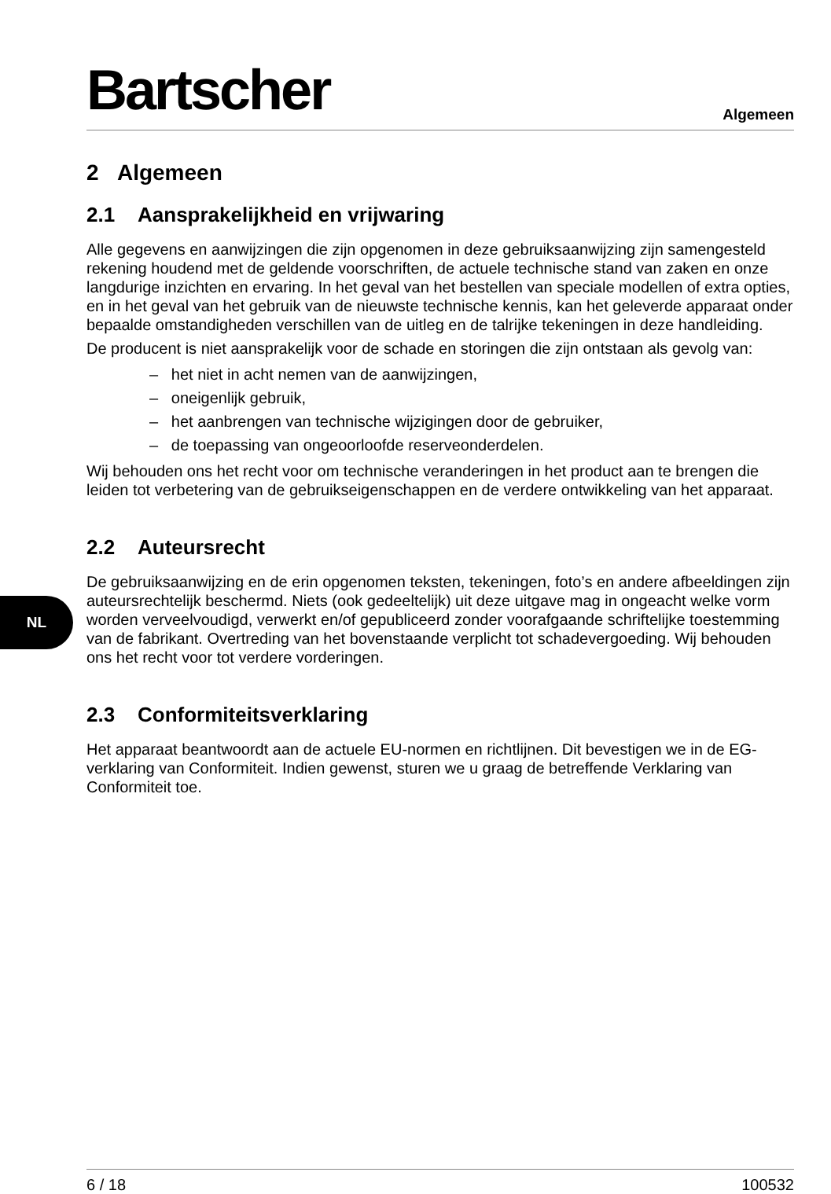NL
Bartscher
Algemeen
2 Algemeen
2.1 Aansprakelijkheid en vrijwaring
Alle gegevens en aanwijzingen die zijn opgenomen in deze gebruiksaanwijzing zijn samengesteld rekening houdend met de geldende voorschriften, de actuele technische stand van zaken en onze langdurige inzichten en ervaring. In het geval van het bestellen van speciale modellen of extra opties, en in het geval van het gebruik van de nieuwste technische kennis, kan het geleverde apparaat onder bepaalde omstandigheden verschillen van de uitleg en de talrijke tekeningen in deze handleiding.
De producent is niet aansprakelijk voor de schade en storingen die zijn ontstaan als gevolg van:
– het niet in acht nemen van de aanwijzingen,
– oneigenlijk gebruik,
– het aanbrengen van technische wijzigingen door de gebruiker,
– de toepassing van ongeoorloofde reserveonderdelen.
Wij behouden ons het recht voor om technische veranderingen in het product aan te brengen die leiden tot verbetering van de gebruikseigenschappen en de verdere ontwikkeling van het apparaat.
2.2 Auteursrecht
De gebruiksaanwijzing en de erin opgenomen teksten, tekeningen, foto’s en andere afbeeldingen zijn auteursrechtelijk beschermd. Niets (ook gedeeltelijk) uit deze uitgave mag in ongeacht welke vorm worden verveelvoudigd, verwerkt en/of gepubliceerd zonder voorafgaande schriftelijke toestemming van de fabrikant. Overtreding van het bovenstaande verplicht tot schadevergoeding. Wij behouden ons het recht voor tot verdere vorderingen.
2.3 Conformiteitsverklaring
Het apparaat beantwoordt aan de actuele EU-normen en richtlijnen. Dit bevestigen we in de EG-verklaring van Conformiteit. Indien gewenst, sturen we u graag de betreffende Verklaring van Conformiteit toe.
6 / 18 100532